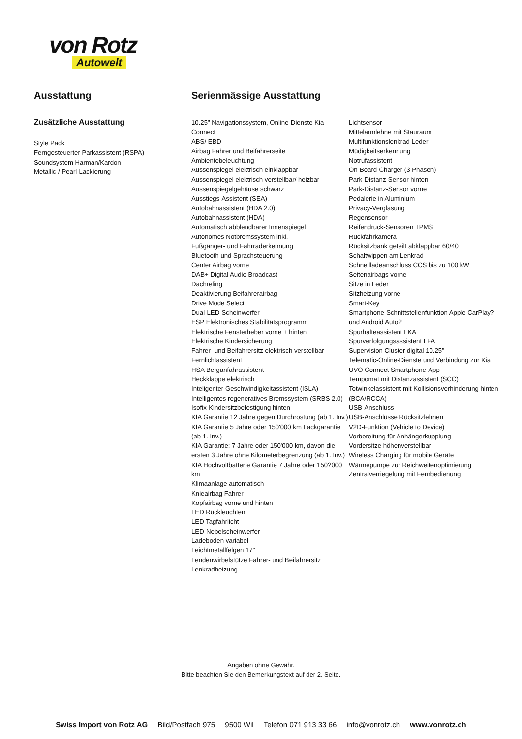von Rotz
Autowelt
Ausstattung
Zusätzliche Ausstattung
Style Pack
Ferngesteuerter Parkassistent (RSPA)
Soundsystem Harman/Kardon
Metallic-/ Pearl-Lackierung
Serienmässige Ausstattung
10.25" Navigationssystem, Online-Dienste Kia Connect
ABS/ EBD
Airbag Fahrer und Beifahrerseite
Ambientebeleuchtung
Aussenspiegel elektrisch einklappbar
Aussenspiegel elektrisch verstellbar/ heizbar
Aussenspiegelgehäuse schwarz
Ausstiegs-Assistent (SEA)
Autobahnassistent (HDA 2.0)
Autobahnassistent (HDA)
Automatisch abblendbarer Innenspiegel
Autonomes Notbremssystem inkl.
Fußgänger- und Fahrraderkennung
Bluetooth und Sprachsteuerung
Center Airbag vorne
DAB+ Digital Audio Broadcast
Dachreling
Deaktivierung Beifahrerairbag
Drive Mode Select
Dual-LED-Scheinwerfer
ESP Elektronisches Stabilitätsprogramm
Elektrische Fensterheber vorne + hinten
Elektrische Kindersicherung
Fahrer- und Beifahrersitz elektrisch verstellbar
Fernlichtassistent
HSA Berganfahrassistent
Heckklappe elektrisch
Inteligenter Geschwindigkeitassistent (ISLA)
Intelligentes regeneratives Bremssystem (SRBS 2.0)
Isofix-Kindersitzbefestigung hinten
KIA Garantie 12 Jahre gegen Durchrostung (ab 1. Inv.)
KIA Garantie 5 Jahre oder 150'000 km Lackgarantie (ab 1. Inv.)
KIA Garantie: 7 Jahre oder 150'000 km, davon die ersten 3 Jahre ohne Kilometerbegrenzung (ab 1. Inv.)
KIA Hochvoltbatterie Garantie 7 Jahre oder 150?000 km
Klimaanlage automatisch
Knieairbag Fahrer
Kopfairbag vorne und hinten
LED Rückleuchten
LED Tagfahrlicht
LED-Nebelscheinwerfer
Ladeboden variabel
Leichtmetallfelgen 17"
Lendenwirbelstütze Fahrer- und Beifahrersitz
Lenkradheizung
Lichtsensor
Mittelarmlehne mit Stauraum
Multifunktionslenkrad Leder
Müdigkeitserkennung
Notrufassistent
On-Board-Charger (3 Phasen)
Park-Distanz-Sensor hinten
Park-Distanz-Sensor vorne
Pedalerie in Aluminium
Privacy-Verglasung
Regensensor
Reifendruck-Sensoren TPMS
Rückfahrkamera
Rücksitzbank geteilt abklappbar 60/40
Schaltwippen am Lenkrad
Schnellladeanschluss CCS bis zu 100 kW
Seitenairbags vorne
Sitze in Leder
Sitzheizung vorne
Smart-Key
Smartphone-Schnittstellenfunktion Apple CarPlay? und Android Auto?
Spurhalteassistent LKA
Spurverfolgungsassistent LFA
Supervision Cluster digital 10.25"
Telematic-Online-Dienste und Verbindung zur Kia UVO Connect Smartphone-App
Tempomat mit Distanzassistent (SCC)
Totwinkelassistent mit Kollisionsverhinderung hinten (BCA/RCCA)
USB-Anschluss
USB-Anschlüsse Rücksitzlehnen
V2D-Funktion (Vehicle to Device)
Vorbereitung für Anhängerkupplung
Vordersitze höhenverstellbar
Wireless Charging für mobile Geräte
Wärmepumpe zur Reichweitenoptimierung
Zentralverriegelung mit Fernbedienung
Angaben ohne Gewähr.
Bitte beachten Sie den Bemerkungstext auf der 2. Seite.
Swiss Import von Rotz AG Bild/Postfach 975 9500 Wil Telefon 071 913 33 66 info@vonrotz.ch www.vonrotz.ch